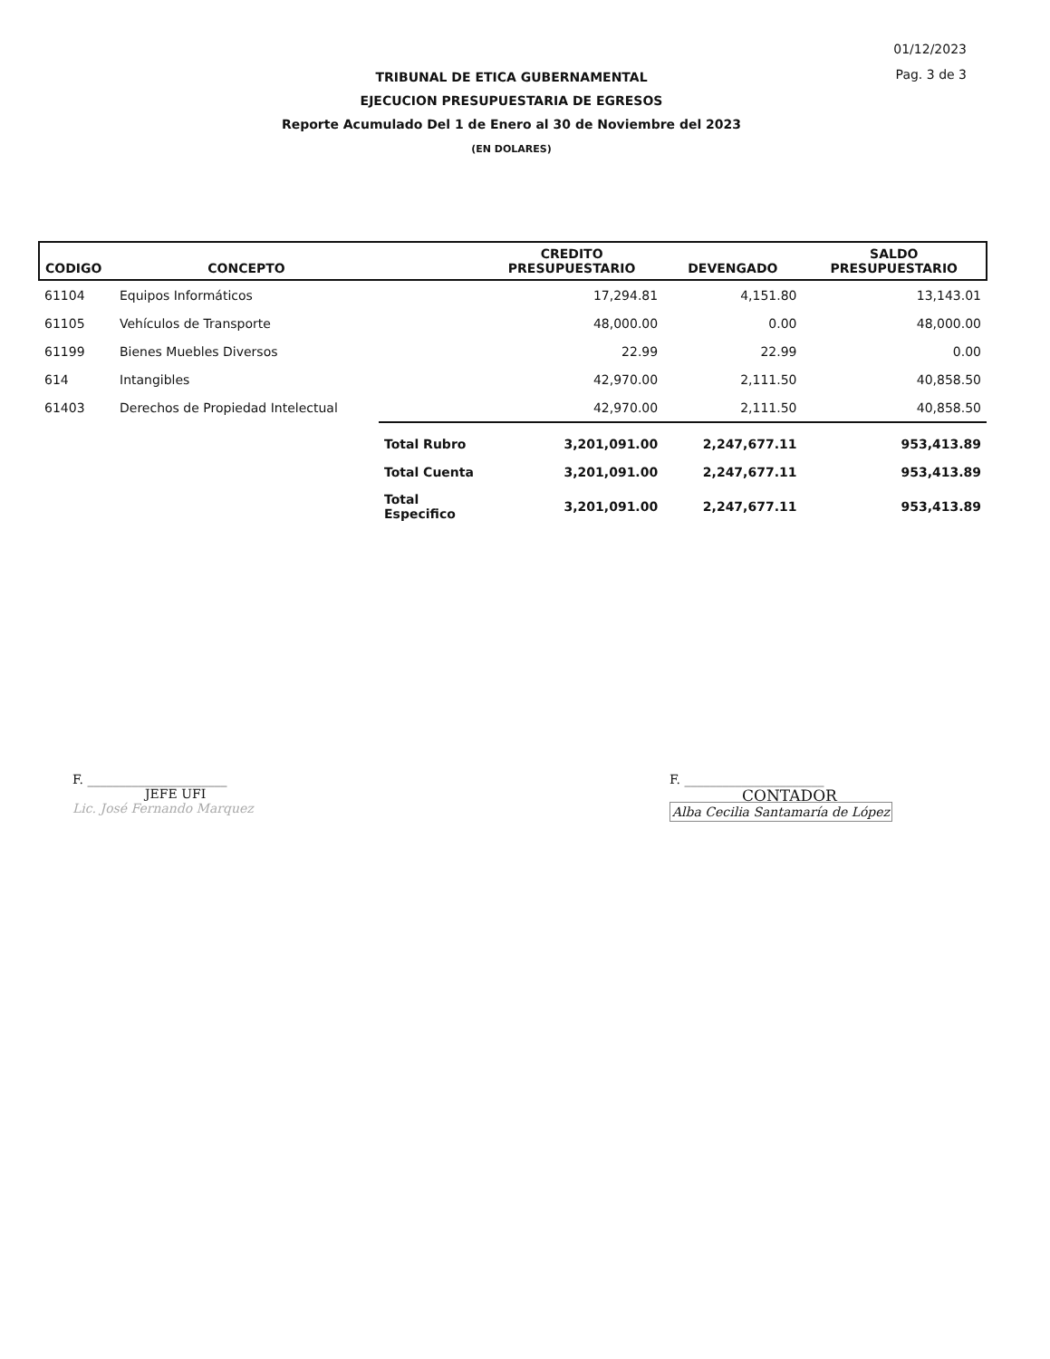01/12/2023
Pag. 3 de 3
TRIBUNAL DE ETICA GUBERNAMENTAL
EJECUCION PRESUPUESTARIA DE EGRESOS
Reporte Acumulado Del 1 de Enero al 30 de Noviembre del 2023
(EN DOLARES)
| CODIGO | CONCEPTO | | CREDITO PRESUPUESTARIO | DEVENGADO | SALDO PRESUPUESTARIO |
| --- | --- | --- | --- | --- | --- |
| 61104 | Equipos Informáticos | | 17,294.81 | 4,151.80 | 13,143.01 |
| 61105 | Vehículos de Transporte | | 48,000.00 | 0.00 | 48,000.00 |
| 61199 | Bienes Muebles Diversos | | 22.99 | 22.99 | 0.00 |
| 614 | Intangibles | | 42,970.00 | 2,111.50 | 40,858.50 |
| 61403 | Derechos de Propiedad Intelectual | | 42,970.00 | 2,111.50 | 40,858.50 |
| | | Total Rubro | 3,201,091.00 | 2,247,677.11 | 953,413.89 |
| | | Total Cuenta | 3,201,091.00 | 2,247,677.11 | 953,413.89 |
| | | Total Especifico | 3,201,091.00 | 2,247,677.11 | 953,413.89 |
F. ______________________
JEFE UFI
Lic. José Fernando Marquez
F. ______________________
CONTADOR
Alba Cecilia Santamaría de López